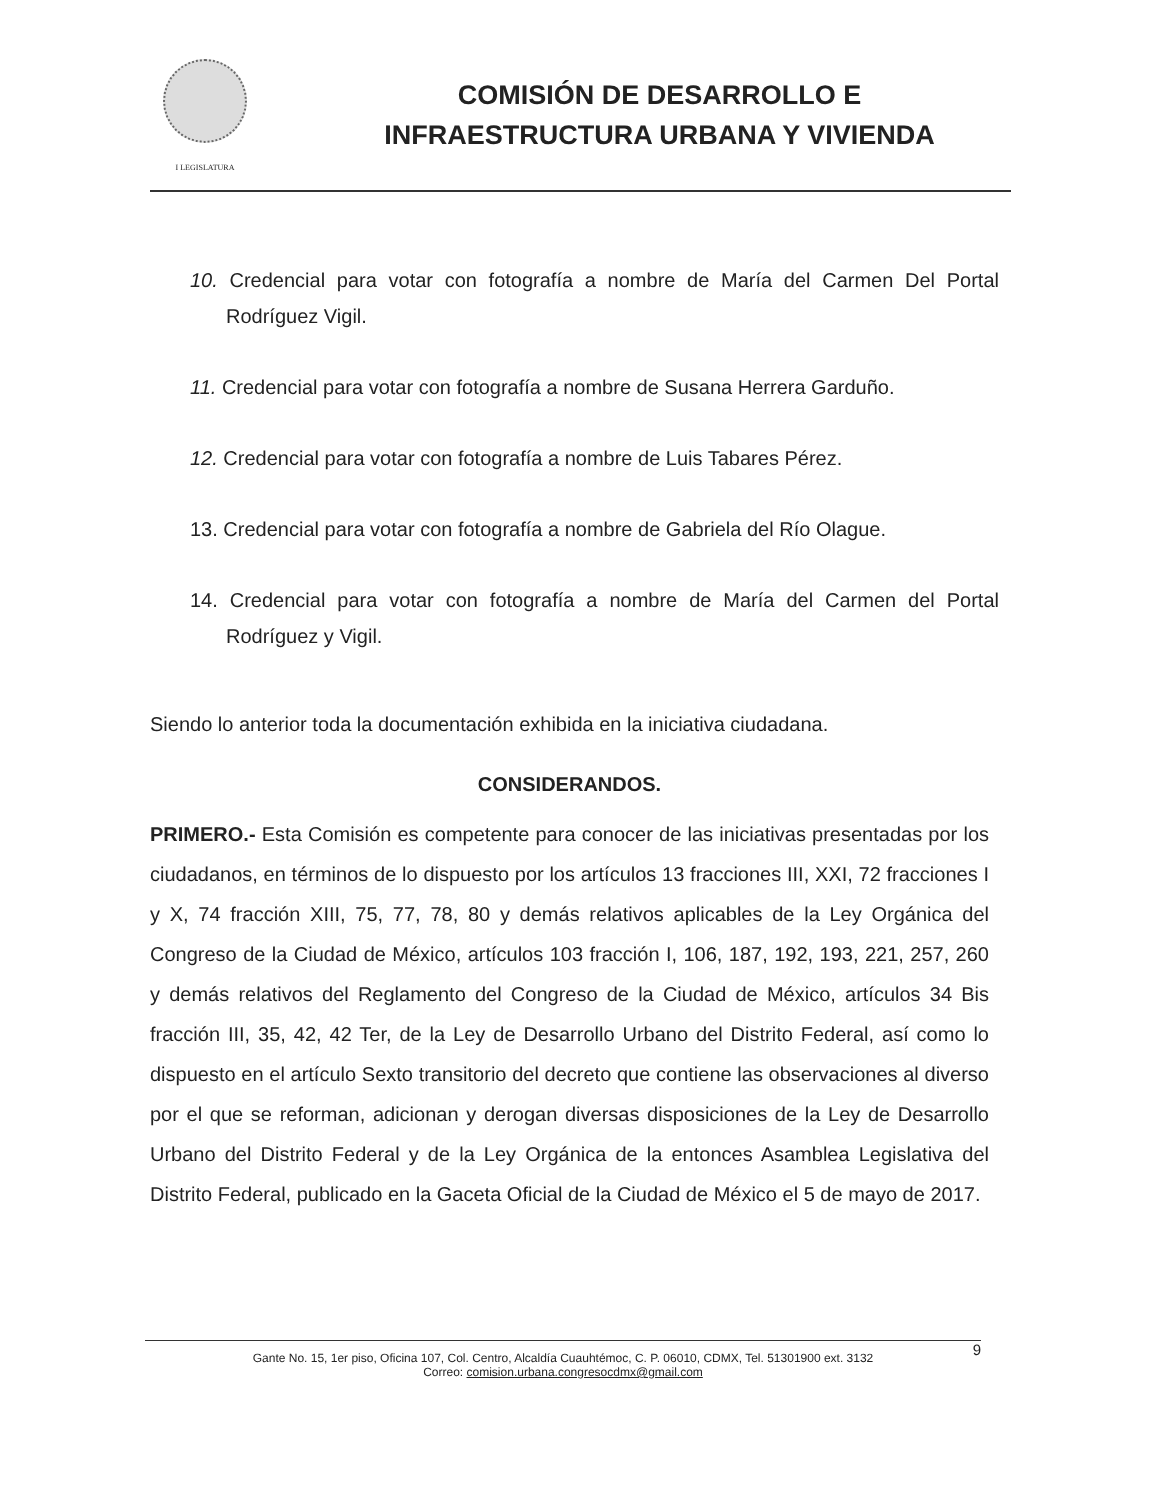I LEGISLATURA
COMISIÓN DE DESARROLLO E
INFRAESTRUCTURA URBANA Y VIVIENDA
10. Credencial para votar con fotografía a nombre de María del Carmen Del Portal Rodríguez Vigil.
11. Credencial para votar con fotografía a nombre de Susana Herrera Garduño.
12. Credencial para votar con fotografía a nombre de Luis Tabares Pérez.
13. Credencial para votar con fotografía a nombre de Gabriela del Río Olague.
14. Credencial para votar con fotografía a nombre de María del Carmen del Portal Rodríguez y Vigil.
Siendo lo anterior toda la documentación exhibida en la iniciativa ciudadana.
CONSIDERANDOS.
PRIMERO.- Esta Comisión es competente para conocer de las iniciativas presentadas por los ciudadanos, en términos de lo dispuesto por los artículos 13 fracciones III, XXI, 72 fracciones I y X, 74 fracción XIII, 75, 77, 78, 80 y demás relativos aplicables de la Ley Orgánica del Congreso de la Ciudad de México, artículos 103 fracción I, 106, 187, 192, 193, 221, 257, 260 y demás relativos del Reglamento del Congreso de la Ciudad de México, artículos 34 Bis fracción III, 35, 42, 42 Ter, de la Ley de Desarrollo Urbano del Distrito Federal, así como lo dispuesto en el artículo Sexto transitorio del decreto que contiene las observaciones al diverso por el que se reforman, adicionan y derogan diversas disposiciones de la Ley de Desarrollo Urbano del Distrito Federal y de la Ley Orgánica de la entonces Asamblea Legislativa del Distrito Federal, publicado en la Gaceta Oficial de la Ciudad de México el 5 de mayo de 2017.
9 Gante No. 15, 1er piso, Oficina 107, Col. Centro, Alcaldía Cuauhtémoc, C. P. 06010, CDMX, Tel. 51301900 ext. 3132
Correo: comision.urbana.congresocdmx@gmail.com